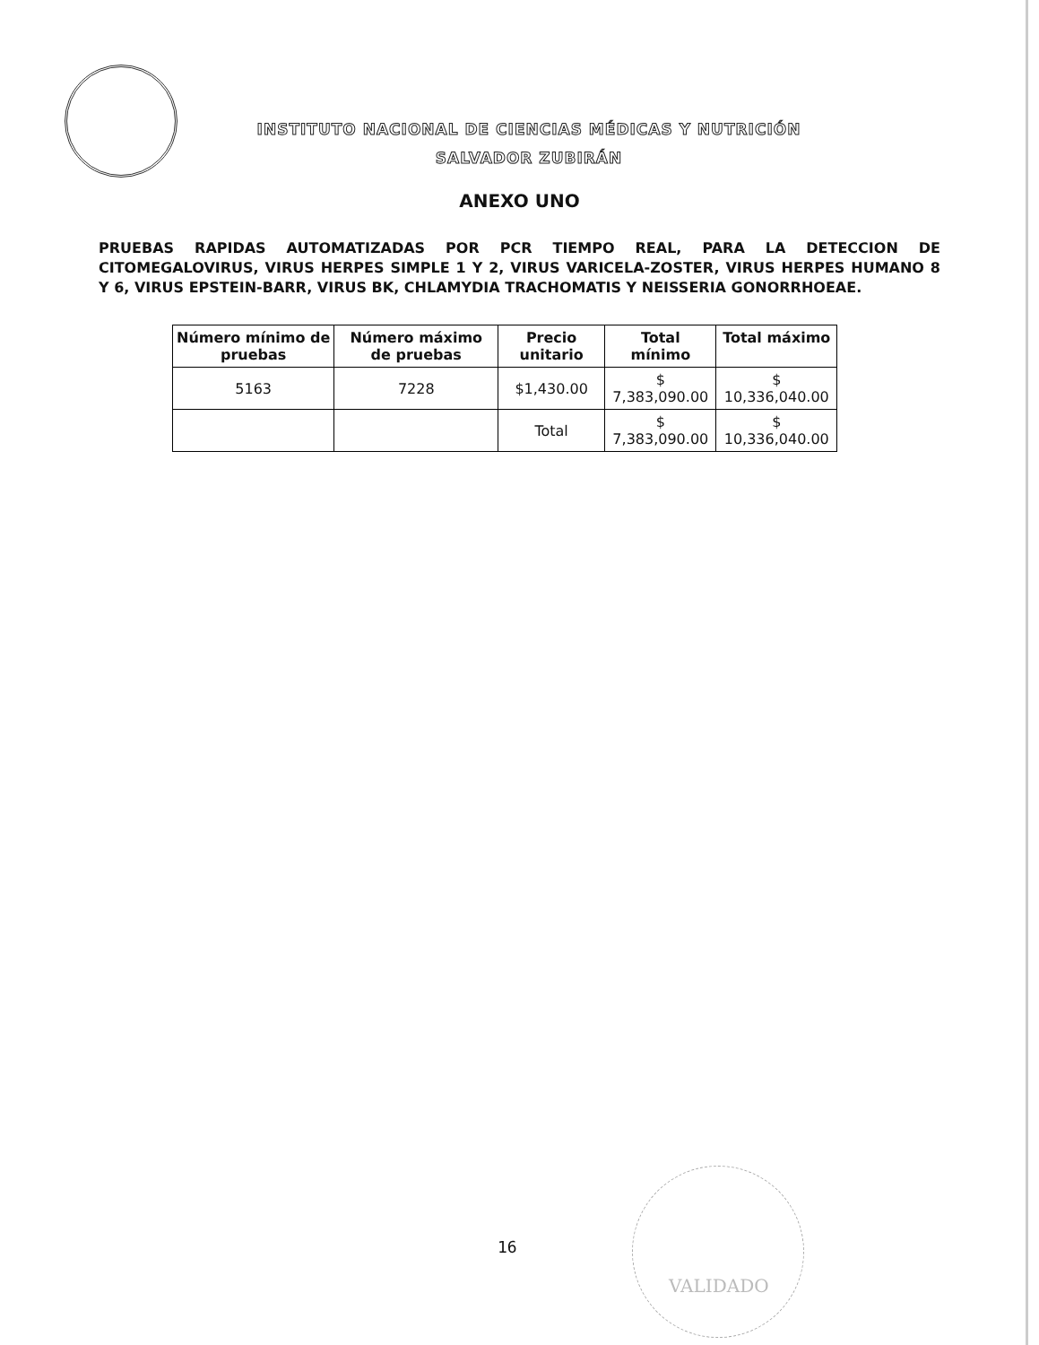INSTITUTO NACIONAL DE CIENCIAS MÉDICAS Y NUTRICIÓN
SALVADOR ZUBIRÁN
ANEXO UNO
PRUEBAS RAPIDAS AUTOMATIZADAS POR PCR TIEMPO REAL, PARA LA DETECCION DE CITOMEGALOVIRUS, VIRUS HERPES SIMPLE 1 Y 2, VIRUS VARICELA-ZOSTER, VIRUS HERPES HUMANO 8 Y 6, VIRUS EPSTEIN-BARR, VIRUS BK, CHLAMYDIA TRACHOMATIS Y NEISSERIA GONORRHOEAE.
| Número mínimo de pruebas | Número máximo de pruebas | Precio unitario | Total mínimo | Total máximo |
| --- | --- | --- | --- | --- |
| 5163 | 7228 | $1,430.00 | $ 7,383,090.00 | $ 10,336,040.00 |
| | | Total | $ 7,383,090.00 | $ 10,336,040.00 |
16
VALIDADO